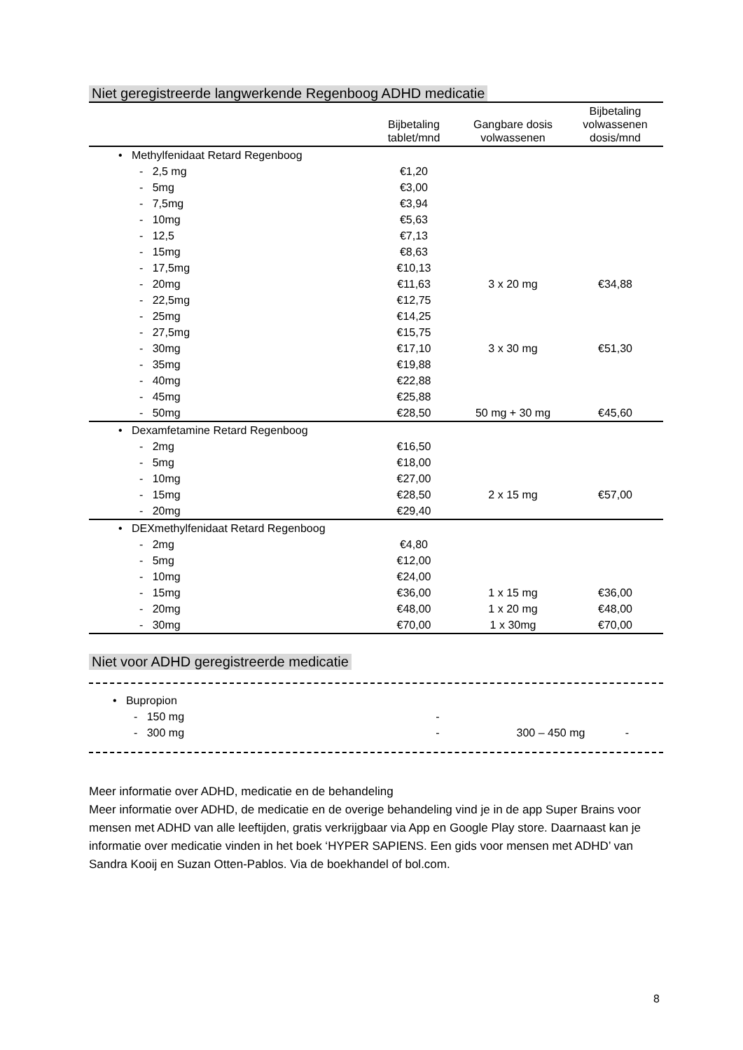Niet geregistreerde langwerkende Regenboog ADHD medicatie
| | Bijbetaling tablet/mnd | Gangbare dosis volwassenen | Bijbetaling volwassenen dosis/mnd |
| --- | --- | --- | --- |
| • Methylfenidaat Retard Regenboog | | | |
| - 2,5 mg | €1,20 | | |
| - 5mg | €3,00 | | |
| - 7,5mg | €3,94 | | |
| - 10mg | €5,63 | | |
| - 12,5 | €7,13 | | |
| - 15mg | €8,63 | | |
| - 17,5mg | €10,13 | | |
| - 20mg | €11,63 | 3 x 20 mg | €34,88 |
| - 22,5mg | €12,75 | | |
| - 25mg | €14,25 | | |
| - 27,5mg | €15,75 | | |
| - 30mg | €17,10 | 3 x 30 mg | €51,30 |
| - 35mg | €19,88 | | |
| - 40mg | €22,88 | | |
| - 45mg | €25,88 | | |
| - 50mg | €28,50 | 50 mg + 30 mg | €45,60 |
| • Dexamfetamine Retard Regenboog | | | |
| - 2mg | €16,50 | | |
| - 5mg | €18,00 | | |
| - 10mg | €27,00 | | |
| - 15mg | €28,50 | 2 x 15 mg | €57,00 |
| - 20mg | €29,40 | | |
| • DEXmethylfenidaat Retard Regenboog | | | |
| - 2mg | €4,80 | | |
| - 5mg | €12,00 | | |
| - 10mg | €24,00 | | |
| - 15mg | €36,00 | 1 x 15 mg | €36,00 |
| - 20mg | €48,00 | 1 x 20 mg | €48,00 |
| - 30mg | €70,00 | 1 x 30mg | €70,00 |
Niet voor ADHD geregistreerde medicatie
| • Bupropion | | | |
| - 150 mg | - | | |
| - 300 mg | - | 300 – 450 mg | - |
Meer informatie over ADHD, medicatie en de behandeling
Meer informatie over ADHD, de medicatie en de overige behandeling vind je in de app Super Brains voor mensen met ADHD van alle leeftijden, gratis verkrijgbaar via App en Google Play store. Daarnaast kan je informatie over medicatie vinden in het boek ‘HYPER SAPIENS. Een gids voor mensen met ADHD’ van Sandra Kooij en Suzan Otten-Pablos. Via de boekhandel of bol.com.
8